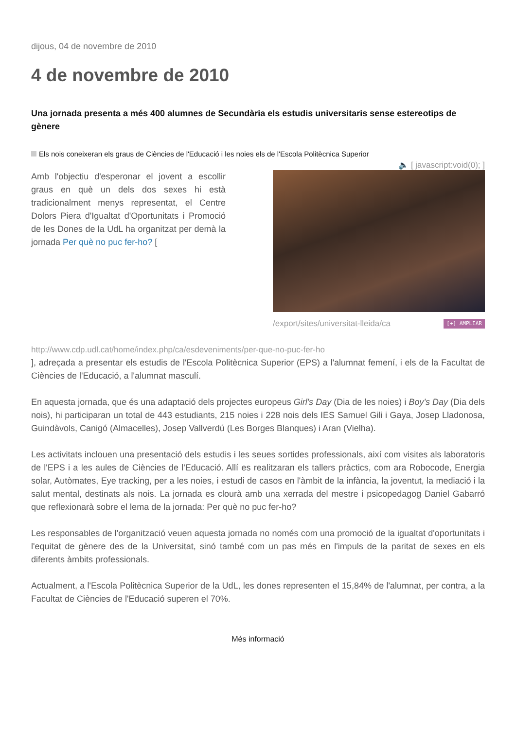dijous, 04 de novembre de 2010
4 de novembre de 2010
Una jornada presenta a més 400 alumnes de Secundària els estudis universitaris sense estereotips de gènere
Els nois coneixeran els graus de Ciències de l'Educació i les noies els de l'Escola Politècnica Superior
🔈 [ javascript:void(0); ]
Amb l'objectiu d'esperonar el jovent a escollir graus en què un dels dos sexes hi està tradicionalment menys representat, el Centre Dolors Piera d'Igualtat d'Oportunitats i Promoció de les Dones de la UdL ha organitzat per demà la jornada Per què no puc fer-ho? [
/export/sites/universitat-lleida/ca [+] AMPLIAR
http://www.cdp.udl.cat/home/index.php/ca/esdeveniments/per-que-no-puc-fer-ho
], adreçada a presentar els estudis de l'Escola Politècnica Superior (EPS) a l'alumnat femení, i els de la Facultat de Ciències de l'Educació, a l'alumnat masculí.
En aquesta jornada, que és una adaptació dels projectes europeus Girl's Day (Dia de les noies) i Boy's Day (Dia dels nois), hi participaran un total de 443 estudiants, 215 noies i 228 nois dels IES Samuel Gili i Gaya, Josep Lladonosa, Guindàvols, Canigó (Almacelles), Josep Vallverdú (Les Borges Blanques) i Aran (Vielha).
Les activitats inclouen una presentació dels estudis i les seues sortides professionals, així com visites als laboratoris de l'EPS i a les aules de Ciències de l'Educació. Allí es realitzaran els tallers pràctics, com ara Robocode, Energia solar, Autòmates, Eye tracking, per a les noies, i estudi de casos en l'àmbit de la infància, la joventut, la mediació i la salut mental, destinats als nois. La jornada es clourà amb una xerrada del mestre i psicopedagog Daniel Gabarró que reflexionarà sobre el lema de la jornada: Per què no puc fer-ho?
Les responsables de l'organització veuen aquesta jornada no només com una promoció de la igualtat d'oportunitats i l'equitat de gènere des de la Universitat, sinó també com un pas més en l'impuls de la paritat de sexes en els diferents àmbits professionals.
Actualment, a l'Escola Politècnica Superior de la UdL, les dones representen el 15,84% de l'alumnat, per contra, a la Facultat de Ciències de l'Educació superen el 70%.
Més informació